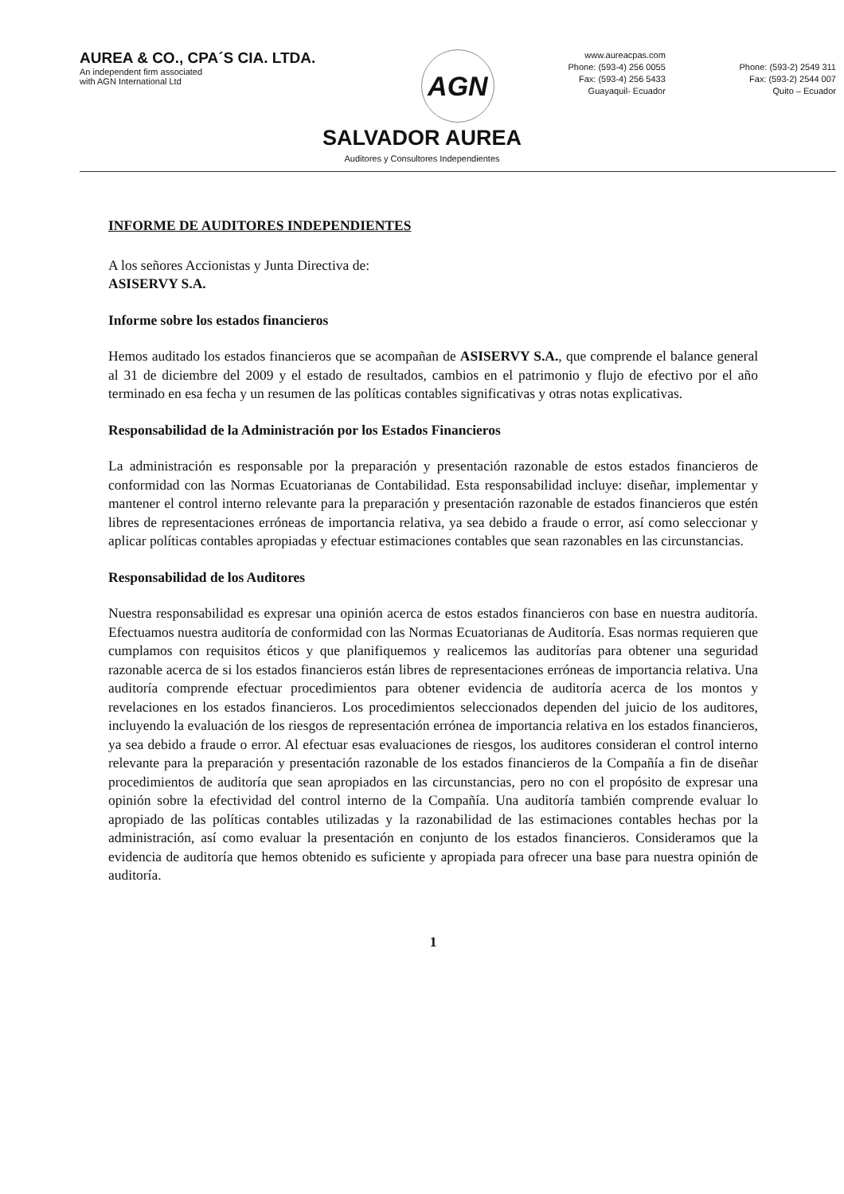AUREA & CO., CPA´S CIA. LTDA.
An independent firm associated
with AGN International Ltd
AGN
www.aureacpas.com
Phone: (593-4) 256 0055
Fax: (593-4) 256 5433
Guayaquil- Ecuador
Phone: (593-2) 2549 311
Fax: (593-2) 2544 007
Quito – Ecuador
SALVADOR AUREA
Auditores y Consultores Independientes
INFORME DE AUDITORES INDEPENDIENTES
A los señores Accionistas y Junta Directiva de:
ASISERVY S.A.
Informe sobre los estados financieros
Hemos auditado los estados financieros que se acompañan de ASISERVY S.A., que comprende el balance general al 31 de diciembre del 2009 y el estado de resultados, cambios en el patrimonio y flujo de efectivo por el año terminado en esa fecha y un resumen de las políticas contables significativas y otras notas explicativas.
Responsabilidad de la Administración por los Estados Financieros
La administración es responsable por la preparación y presentación razonable de estos estados financieros de conformidad con las Normas Ecuatorianas de Contabilidad. Esta responsabilidad incluye: diseñar, implementar y mantener el control interno relevante para la preparación y presentación razonable de estados financieros que estén libres de representaciones erróneas de importancia relativa, ya sea debido a fraude o error, así como seleccionar y aplicar políticas contables apropiadas y efectuar estimaciones contables que sean razonables en las circunstancias.
Responsabilidad de los Auditores
Nuestra responsabilidad es expresar una opinión acerca de estos estados financieros con base en nuestra auditoría. Efectuamos nuestra auditoría de conformidad con las Normas Ecuatorianas de Auditoría. Esas normas requieren que cumplamos con requisitos éticos y que planifiquemos y realicemos las auditorías para obtener una seguridad razonable acerca de si los estados financieros están libres de representaciones erróneas de importancia relativa. Una auditoría comprende efectuar procedimientos para obtener evidencia de auditoría acerca de los montos y revelaciones en los estados financieros. Los procedimientos seleccionados dependen del juicio de los auditores, incluyendo la evaluación de los riesgos de representación errónea de importancia relativa en los estados financieros, ya sea debido a fraude o error. Al efectuar esas evaluaciones de riesgos, los auditores consideran el control interno relevante para la preparación y presentación razonable de los estados financieros de la Compañía a fin de diseñar procedimientos de auditoría que sean apropiados en las circunstancias, pero no con el propósito de expresar una opinión sobre la efectividad del control interno de la Compañía. Una auditoría también comprende evaluar lo apropiado de las políticas contables utilizadas y la razonabilidad de las estimaciones contables hechas por la administración, así como evaluar la presentación en conjunto de los estados financieros. Consideramos que la evidencia de auditoría que hemos obtenido es suficiente y apropiada para ofrecer una base para nuestra opinión de auditoría.
1